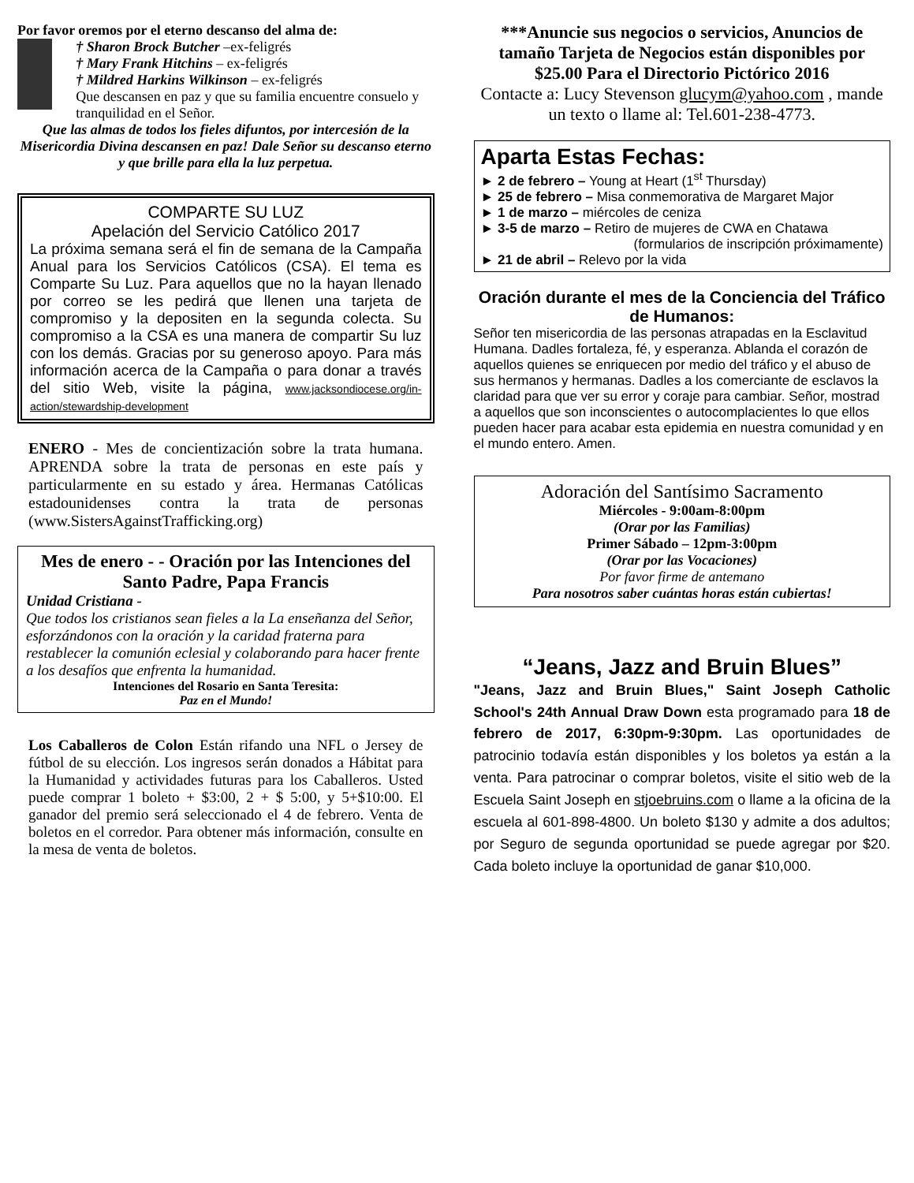Por favor oremos por el eterno descanso del alma de:
† Sharon Brock Butcher –ex-feligrés
† Mary Frank Hitchins – ex-feligrés
† Mildred Harkins Wilkinson – ex-feligrés
Que descansen en paz y que su familia encuentre consuelo y tranquilidad en el Señor.
Que las almas de todos los fieles difuntos, por intercesión de la Misericordia Divina descansen en paz! Dale Señor su descanso eterno y que brille para ella la luz perpetua.
COMPARTE SU LUZ
Apelación del Servicio Católico 2017
La próxima semana será el fin de semana de la Campaña Anual para los Servicios Católicos (CSA). El tema es Comparte Su Luz. Para aquellos que no la hayan llenado por correo se les pedirá que llenen una tarjeta de compromiso y la depositen en la segunda colecta. Su compromiso a la CSA es una manera de compartir Su luz con los demás. Gracias por su generoso apoyo. Para más información acerca de la Campaña o para donar a través del sitio Web, visite la página, www.jacksondiocese.org/in-action/stewardship-development
ENERO - Mes de concientización sobre la trata humana. APRENDA sobre la trata de personas en este país y particularmente en su estado y área. Hermanas Católicas estadounidenses contra la trata de personas (www.SistersAgainstTrafficking.org)
Mes de enero - - Oración por las Intenciones del Santo Padre, Papa Francis
Unidad Cristiana -
Que todos los cristianos sean fieles a la La enseñanza del Señor, esforzándonos con la oración y la caridad fraterna para restablecer la comunión eclesial y colaborando para hacer frente a los desafíos que enfrenta la humanidad.
Intenciones del Rosario en Santa Teresita:
Paz en el Mundo!
Los Caballeros de Colon Están rifando una NFL o Jersey de fútbol de su elección. Los ingresos serán donados a Hábitat para la Humanidad y actividades futuras para los Caballeros. Usted puede comprar 1 boleto + $3:00, 2 + $ 5:00, y 5+$10:00. El ganador del premio será seleccionado el 4 de febrero. Venta de boletos en el corredor. Para obtener más información, consulte en la mesa de venta de boletos.
***Anuncie sus negocios o servicios, Anuncios de tamaño Tarjeta de Negocios están disponibles por $25.00 Para el Directorio Pictórico 2016
Contacte a: Lucy Stevenson glucym@yahoo.com , mande un texto o llame al: Tel.601-238-4773.
Aparta Estas Fechas:
► 2 de febrero – Young at Heart (1<sup>st</sup> Thursday)
► 25 de febrero – Misa conmemorativa de Margaret Major
► 1 de marzo – miércoles de ceniza
► 3-5 de marzo – Retiro de mujeres de CWA en Chatawa
(formularios de inscripción próximamente)
► 21 de abril – Relevo por la vida
Oración durante el mes de la Conciencia del Tráfico de Humanos:
Señor ten misericordia de las personas atrapadas en la Esclavitud Humana. Dadles fortaleza, fé, y esperanza. Ablanda el corazón de aquellos quienes se enriquecen por medio del tráfico y el abuso de sus hermanos y hermanas. Dadles a los comerciante de esclavos la claridad para que ver su error y coraje para cambiar. Señor, mostrad a aquellos que son inconscientes o autocomplacientes lo que ellos pueden hacer para acabar esta epidemia en nuestra comunidad y en el mundo entero. Amen.
Adoración del Santísimo Sacramento
Miércoles - 9:00am-8:00pm
(Orar por las Familias)
Primer Sábado – 12pm-3:00pm
(Orar por las Vocaciones)
Por favor firme de antemano
Para nosotros saber cuántas horas están cubiertas!
“Jeans, Jazz and Bruin Blues”
"Jeans, Jazz and Bruin Blues," Saint Joseph Catholic School's 24th Annual Draw Down esta programado para 18 de febrero de 2017, 6:30pm-9:30pm. Las oportunidades de patrocinio todavía están disponibles y los boletos ya están a la venta. Para patrocinar o comprar boletos, visite el sitio web de la Escuela Saint Joseph en stjoebruins.com o llame a la oficina de la escuela al 601-898-4800. Un boleto $130 y admite a dos adultos; por Seguro de segunda oportunidad se puede agregar por $20. Cada boleto incluye la oportunidad de ganar $10,000.